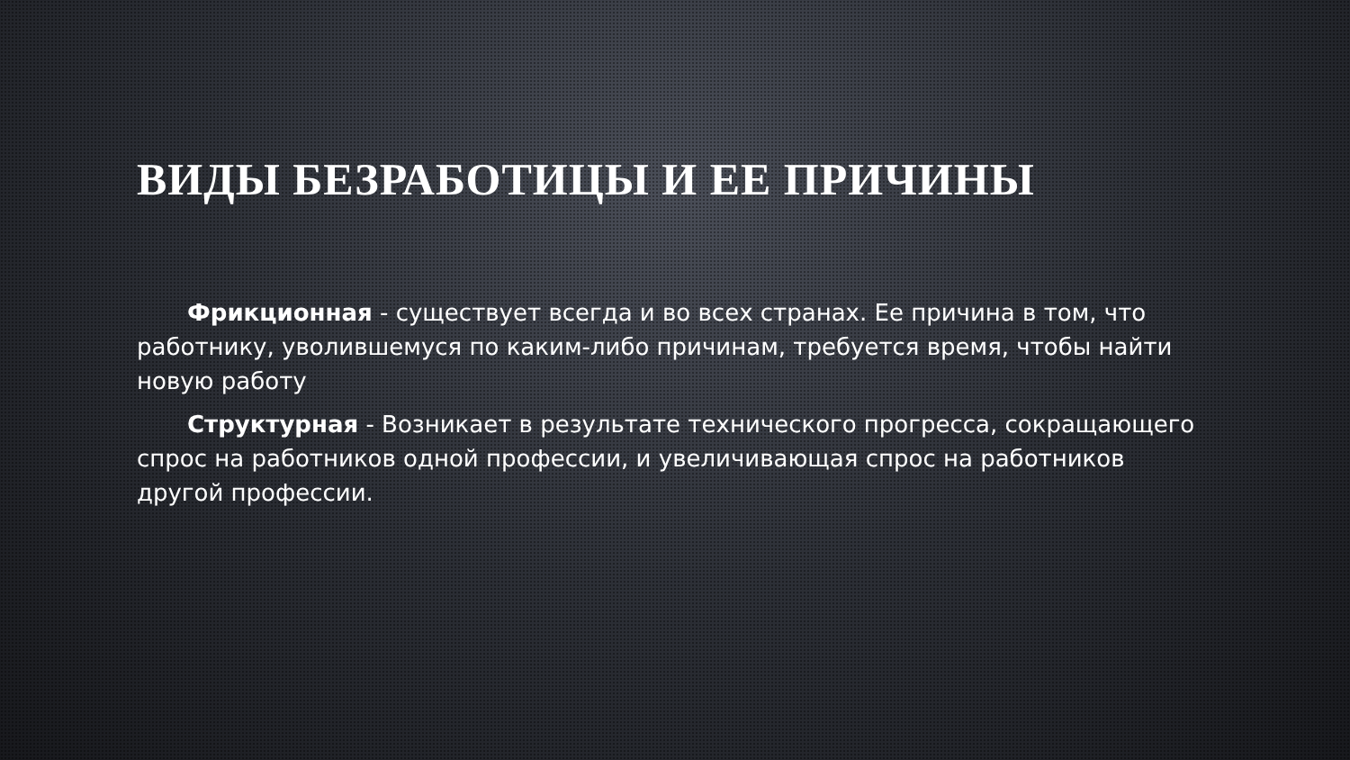ВИДЫ БЕЗРАБОТИЦЫ И ЕЕ ПРИЧИНЫ
Фрикционная - существует всегда и во всех странах. Ее причина в том, что работнику, уволившемуся по каким-либо причинам, требуется время, чтобы найти новую работу
Структурная - Возникает в результате технического прогресса, сокращающего спрос на работников одной профессии, и увеличивающая спрос на работников другой профессии.